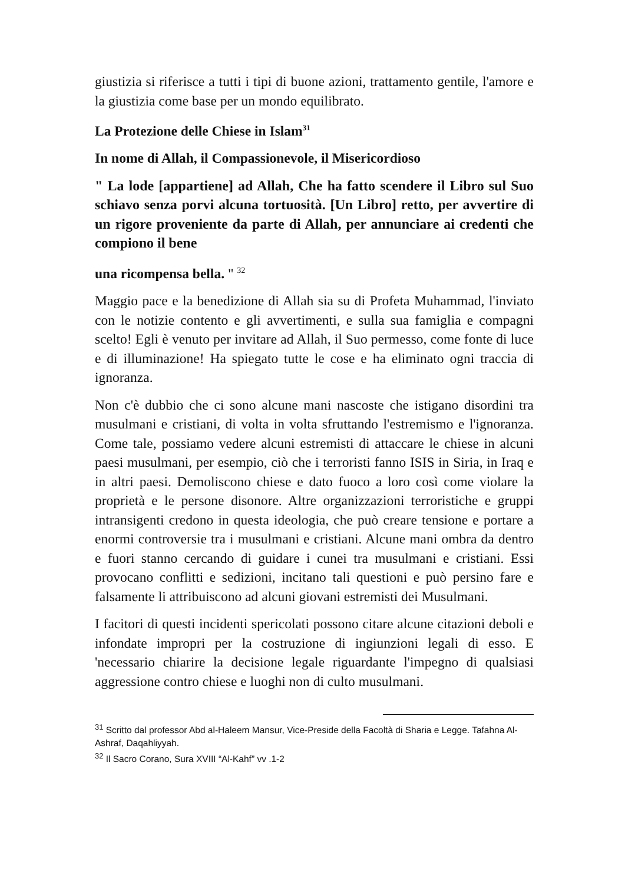giustizia si riferisce a tutti i tipi di buone azioni, trattamento gentile, l'amore e la giustizia come base per un mondo equilibrato.
La Protezione delle Chiese in Islam<sup>31</sup>
In nome di Allah, il Compassionevole, il Misericordioso
" La lode [appartiene] ad Allah, Che ha fatto scendere il Libro sul Suo schiavo senza porvi alcuna tortuosità. [Un Libro] retto, per avvertire di un rigore proveniente da parte di Allah, per annunciare ai credenti che compiono il bene
una ricompensa bella. " <sup>32</sup>
Maggio pace e la benedizione di Allah sia su di Profeta Muhammad, l'inviato con le notizie contento e gli avvertimenti, e sulla sua famiglia e compagni scelto! Egli è venuto per invitare ad Allah, il Suo permesso, come fonte di luce e di illuminazione! Ha spiegato tutte le cose e ha eliminato ogni traccia di ignoranza.
Non c'è dubbio che ci sono alcune mani nascoste che istigano disordini tra musulmani e cristiani, di volta in volta sfruttando l'estremismo e l'ignoranza. Come tale, possiamo vedere alcuni estremisti di attaccare le chiese in alcuni paesi musulmani, per esempio, ciò che i terroristi fanno ISIS in Siria, in Iraq e in altri paesi. Demoliscono chiese e dato fuoco a loro così come violare la proprietà e le persone disonore. Altre organizzazioni terroristiche e gruppi intransigenti credono in questa ideologia, che può creare tensione e portare a enormi controversie tra i musulmani e cristiani. Alcune mani ombra da dentro e fuori stanno cercando di guidare i cunei tra musulmani e cristiani. Essi provocano conflitti e sedizioni, incitano tali questioni e può persino fare e falsamente li attribuiscono ad alcuni giovani estremisti dei Musulmani.
I facitori di questi incidenti spericolati possono citare alcune citazioni deboli e infondate impropri per la costruzione di ingiunzioni legali di esso. E 'necessario chiarire la decisione legale riguardante l'impegno di qualsiasi aggressione contro chiese e luoghi non di culto musulmani.
<sup>31</sup> Scritto dal professor Abd al-Haleem Mansur, Vice-Preside della Facoltà di Sharia e Legge. Tafahna Al-Ashraf, Daqahliyyah.
<sup>32</sup> Il Sacro Corano, Sura XVIII “Al-Kahf” vv .1-2